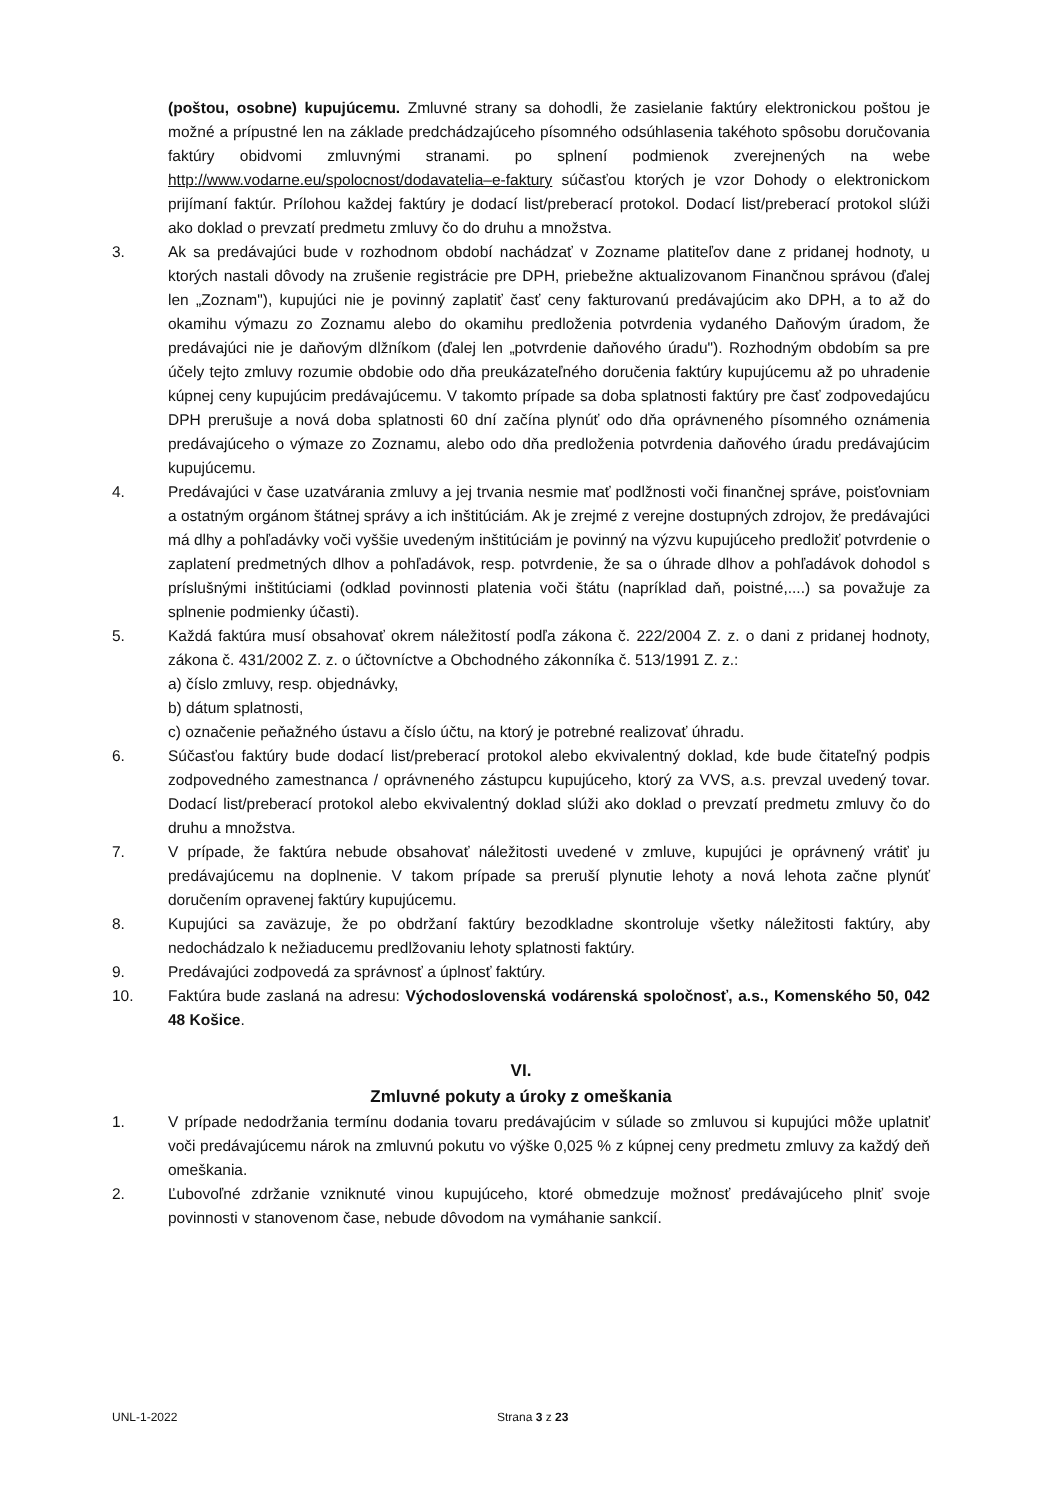(poštou, osobne) kupujúcemu. Zmluvné strany sa dohodli, že zasielanie faktúry elektronickou poštou je možné a prípustné len na základe predchádzajúceho písomného odsúhlasenia takéhoto spôsobu doručovania faktúry obidvomi zmluvnými stranami. po splnení podmienok zverejnených na webe http://www.vodarne.eu/spolocnost/dodavatelia–e-faktury súčasťou ktorých je vzor Dohody o elektronickom prijímaní faktúr. Prílohou každej faktúry je dodací list/preberací protokol. Dodací list/preberací protokol slúži ako doklad o prevzatí predmetu zmluvy čo do druhu a množstva.
3. Ak sa predávajúci bude v rozhodnom období nachádzať v Zozname platiteľov dane z pridanej hodnoty, u ktorých nastali dôvody na zrušenie registrácie pre DPH, priebežne aktualizovanom Finančnou správou (ďalej len „Zoznam"), kupujúci nie je povinný zaplatiť časť ceny fakturovanú predávajúcim ako DPH, a to až do okamihu výmazu zo Zoznamu alebo do okamihu predloženia potvrdenia vydaného Daňovým úradom, že predávajúci nie je daňovým dlžníkom (ďalej len „potvrdenie daňového úradu"). Rozhodným obdobím sa pre účely tejto zmluvy rozumie obdobie odo dňa preukázateľného doručenia faktúry kupujúcemu až po uhradenie kúpnej ceny kupujúcim predávajúcemu. V takomto prípade sa doba splatnosti faktúry pre časť zodpovedajúcu DPH prerušuje a nová doba splatnosti 60 dní začína plynúť odo dňa oprávneného písomného oznámenia predávajúceho o výmaze zo Zoznamu, alebo odo dňa predloženia potvrdenia daňového úradu predávajúcim kupujúcemu.
4. Predávajúci v čase uzatvárania zmluvy a jej trvania nesmie mať podlžnosti voči finančnej správe, poisťovniam a ostatným orgánom štátnej správy a ich inštitúciám. Ak je zrejmé z verejne dostupných zdrojov, že predávajúci má dlhy a pohľadávky voči vyššie uvedeným inštitúciám je povinný na výzvu kupujúceho predložiť potvrdenie o zaplatení predmetných dlhov a pohľadávok, resp. potvrdenie, že sa o úhrade dlhov a pohľadávok dohodol s príslušnými inštitúciami (odklad povinnosti platenia voči štátu (napríklad daň, poistné,....) sa považuje za splnenie podmienky účasti).
5. Každá faktúra musí obsahovať okrem náležitostí podľa zákona č. 222/2004 Z. z. o dani z pridanej hodnoty, zákona č. 431/2002 Z. z. o účtovníctve a Obchodného zákonníka č. 513/1991 Z. z.:
a) číslo zmluvy, resp. objednávky,
b) dátum splatnosti,
c) označenie peňažného ústavu a číslo účtu, na ktorý je potrebné realizovať úhradu.
6. Súčasťou faktúry bude dodací list/preberací protokol alebo ekvivalentný doklad, kde bude čitateľný podpis zodpovedného zamestnanca / oprávneného zástupcu kupujúceho, ktorý za VVS, a.s. prevzal uvedený tovar. Dodací list/preberací protokol alebo ekvivalentný doklad slúži ako doklad o prevzatí predmetu zmluvy čo do druhu a množstva.
7. V prípade, že faktúra nebude obsahovať náležitosti uvedené v zmluve, kupujúci je oprávnený vrátiť ju predávajúcemu na doplnenie. V takom prípade sa preruší plynutie lehoty a nová lehota začne plynúť doručením opravenej faktúry kupujúcemu.
8. Kupujúci sa zaväzuje, že po obdržaní faktúry bezodkladne skontroluje všetky náležitosti faktúry, aby nedochádzalo k nežiaducemu predlžovaniu lehoty splatnosti faktúry.
9. Predávajúci zodpovedá za správnosť a úplnosť faktúry.
10. Faktúra bude zaslaná na adresu: Východoslovenská vodárenská spoločnosť, a.s., Komenského 50, 042 48 Košice.
VI.
Zmluvné pokuty a úroky z omeškania
1. V prípade nedodržania termínu dodania tovaru predávajúcim v súlade so zmluvou si kupujúci môže uplatniť voči predávajúcemu nárok na zmluvnú pokutu vo výške 0,025 % z kúpnej ceny predmetu zmluvy za každý deň omeškania.
2. Ľubovoľné zdržanie vzniknuté vinou kupujúceho, ktoré obmedzuje možnosť predávajúceho plniť svoje povinnosti v stanovenom čase, nebude dôvodom na vymáhanie sankcií.
UNL-1-2022 Strana 3 z 23